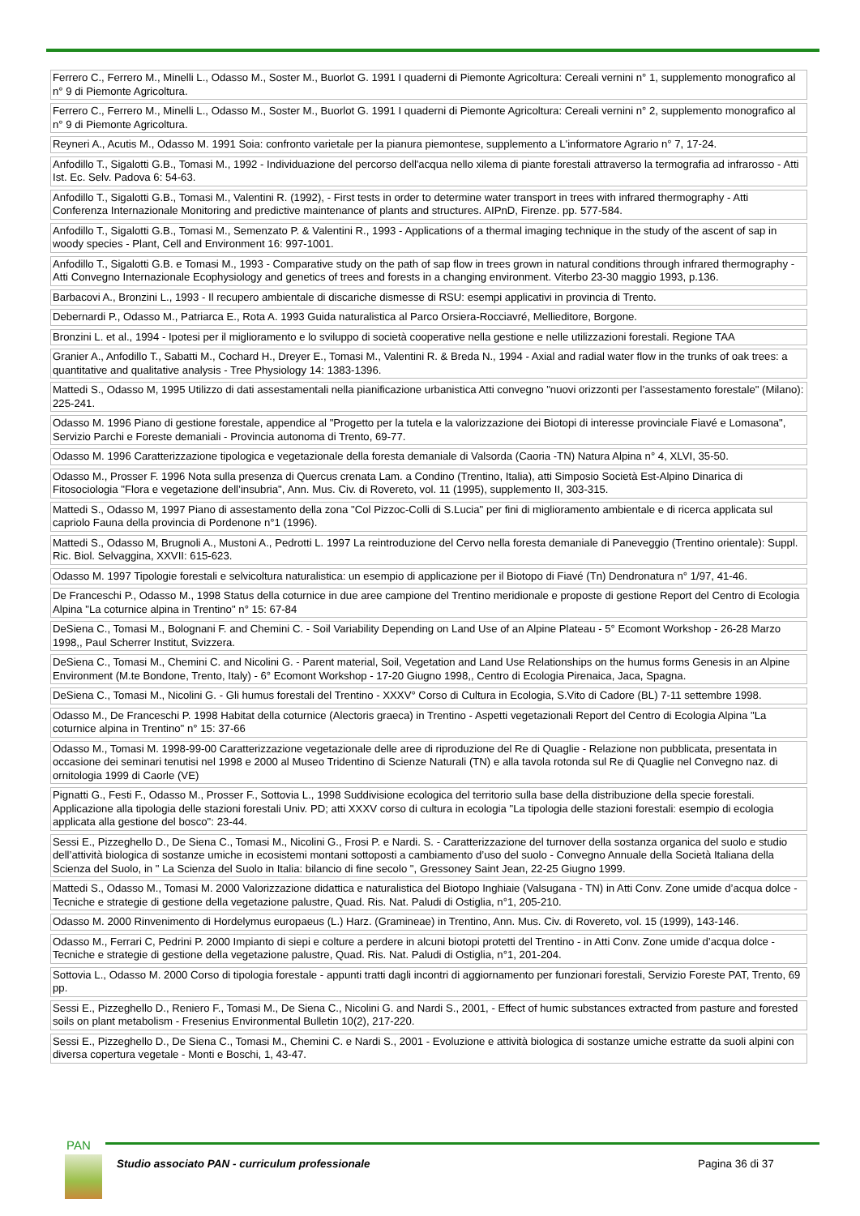| Ferrero C., Ferrero M., Minelli L., Odasso M., Soster M., Buorlot G. 1991 I quaderni di Piemonte Agricoltura: Cereali vernini n° 1, supplemento monografico al n° 9 di Piemonte Agricoltura. |
| Ferrero C., Ferrero M., Minelli L., Odasso M., Soster M., Buorlot G. 1991 I quaderni di Piemonte Agricoltura: Cereali vernini n° 2, supplemento monografico al n° 9 di Piemonte Agricoltura. |
| Reyneri A., Acutis M., Odasso M. 1991 Soia: confronto varietale per la pianura piemontese, supplemento a L'informatore Agrario n° 7, 17-24. |
| Anfodillo T., Sigalotti G.B., Tomasi M., 1992 - Individuazione del percorso dell'acqua nello xilema di piante forestali attraverso la termografia ad infrarosso - Atti Ist. Ec. Selv. Padova 6: 54-63. |
| Anfodillo T., Sigalotti G.B., Tomasi M., Valentini R. (1992), - First tests in order to determine water transport in trees with infrared thermography - Atti Conferenza Internazionale Monitoring and predictive maintenance of plants and structures. AIPnD, Firenze. pp. 577-584. |
| Anfodillo T., Sigalotti G.B., Tomasi M., Semenzato P. & Valentini R., 1993 - Applications of a thermal imaging technique in the study of the ascent of sap in woody species - Plant, Cell and Environment 16: 997-1001. |
| Anfodillo T., Sigalotti G.B. e Tomasi M., 1993 - Comparative study on the path of sap flow in trees grown in natural conditions through infrared thermography - Atti Convegno Internazionale Ecophysiology and genetics of trees and forests in a changing environment. Viterbo 23-30 maggio 1993, p.136. |
| Barbacovi A., Bronzini L., 1993 - Il recupero ambientale di discariche dismesse di RSU: esempi applicativi in provincia di Trento. |
| Debernardi P., Odasso M., Patriarca E., Rota A. 1993 Guida naturalistica al Parco Orsiera-Rocciavré, Mellieditore, Borgone. |
| Bronzini L. et al., 1994 - Ipotesi per il miglioramento e lo sviluppo di società cooperative nella gestione e nelle utilizzazioni forestali. Regione TAA |
| Granier A., Anfodillo T., Sabatti M., Cochard H., Dreyer E., Tomasi M., Valentini R. & Breda N., 1994 - Axial and radial water flow in the trunks of oak trees: a quantitative and qualitative analysis - Tree Physiology 14: 1383-1396. |
| Mattedi S., Odasso M, 1995 Utilizzo di dati assestamentali nella pianificazione urbanistica Atti convegno "nuovi orizzonti per l’assestamento forestale" (Milano): 225-241. |
| Odasso M. 1996 Piano di gestione forestale, appendice al "Progetto per la tutela e la valorizzazione dei Biotopi di interesse provinciale Fiavé e Lomasona", Servizio Parchi e Foreste demaniali - Provincia autonoma di Trento, 69-77. |
| Odasso M. 1996 Caratterizzazione tipologica e vegetazionale della foresta demaniale di Valsorda (Caoria -TN) Natura Alpina n° 4, XLVI, 35-50. |
| Odasso M., Prosser F. 1996 Nota sulla presenza di Quercus crenata Lam. a Condino (Trentino, Italia), atti Simposio Società Est-Alpino Dinarica di Fitosociologia "Flora e vegetazione dell’insubria", Ann. Mus. Civ. di Rovereto, vol. 11 (1995), supplemento II, 303-315. |
| Mattedi S., Odasso M, 1997 Piano di assestamento della zona "Col Pizzoc-Colli di S.Lucia" per fini di miglioramento ambientale e di ricerca applicata sul capriolo Fauna della provincia di Pordenone n°1 (1996). |
| Mattedi S., Odasso M, Brugnoli A., Mustoni A., Pedrotti L. 1997 La reintroduzione del Cervo nella foresta demaniale di Paneveggio (Trentino orientale): Suppl. Ric. Biol. Selvaggina, XXVII: 615-623. |
| Odasso M. 1997 Tipologie forestali e selvicoltura naturalistica: un esempio di applicazione per il Biotopo di Fiavé (Tn) Dendronatura n° 1/97, 41-46. |
| De Franceschi P., Odasso M., 1998 Status della coturnice in due aree campione del Trentino meridionale e proposte di gestione Report del Centro di Ecologia Alpina "La coturnice alpina in Trentino" n° 15: 67-84 |
| DeSiena C., Tomasi M., Bolognani F. and Chemini C. - Soil Variability Depending on Land Use of an Alpine Plateau - 5° Ecomont Workshop - 26-28 Marzo 1998,, Paul Scherrer Institut, Svizzera. |
| DeSiena C., Tomasi M., Chemini C. and Nicolini G. - Parent material, Soil, Vegetation and Land Use Relationships on the humus forms Genesis in an Alpine Environment (M.te Bondone, Trento, Italy) - 6° Ecomont Workshop - 17-20 Giugno 1998,, Centro di Ecologia Pirenaica, Jaca, Spagna. |
| DeSiena C., Tomasi M., Nicolini G. - Gli humus forestali del Trentino - XXXV° Corso di Cultura in Ecologia, S.Vito di Cadore (BL) 7-11 settembre 1998. |
| Odasso M., De Franceschi P. 1998 Habitat della coturnice (Alectoris graeca) in Trentino - Aspetti vegetazionali Report del Centro di Ecologia Alpina "La coturnice alpina in Trentino" n° 15: 37-66 |
| Odasso M., Tomasi M. 1998-99-00 Caratterizzazione vegetazionale delle aree di riproduzione del Re di Quaglie - Relazione non pubblicata, presentata in occasione dei seminari tenutisi nel 1998 e 2000 al Museo Tridentino di Scienze Naturali (TN) e alla tavola rotonda sul Re di Quaglie nel Convegno naz. di ornitologia 1999 di Caorle (VE) |
| Pignatti G., Festi F., Odasso M., Prosser F., Sottovia L., 1998 Suddivisione ecologica del territorio sulla base della distribuzione della specie forestali. Applicazione alla tipologia delle stazioni forestali Univ. PD; atti XXXV corso di cultura in ecologia "La tipologia delle stazioni forestali: esempio di ecologia applicata alla gestione del bosco": 23-44. |
| Sessi E., Pizzeghello D., De Siena C., Tomasi M., Nicolini G., Frosi P. e Nardi. S. - Caratterizzazione del turnover della sostanza organica del suolo e studio dell’attività biologica di sostanze umiche in ecosistemi montani sottoposti a cambiamento d’uso del suolo - Convegno Annuale della Società Italiana della Scienza del Suolo, in " La Scienza del Suolo in Italia: bilancio di fine secolo ", Gressoney Saint Jean, 22-25 Giugno 1999. |
| Mattedi S., Odasso M., Tomasi M. 2000 Valorizzazione didattica e naturalistica del Biotopo Inghiaie (Valsugana - TN) in Atti Conv. Zone umide d’acqua dolce - Tecniche e strategie di gestione della vegetazione palustre, Quad. Ris. Nat. Paludi di Ostiglia, n°1, 205-210. |
| Odasso M. 2000 Rinvenimento di Hordelymus europaeus (L.) Harz. (Gramineae) in Trentino, Ann. Mus. Civ. di Rovereto, vol. 15 (1999), 143-146. |
| Odasso M., Ferrari C, Pedrini P. 2000 Impianto di siepi e colture a perdere in alcuni biotopi protetti del Trentino - in Atti Conv. Zone umide d’acqua dolce - Tecniche e strategie di gestione della vegetazione palustre, Quad. Ris. Nat. Paludi di Ostiglia, n°1, 201-204. |
| Sottovia L., Odasso M. 2000 Corso di tipologia forestale - appunti tratti dagli incontri di aggiornamento per funzionari forestali, Servizio Foreste PAT, Trento, 69 pp. |
| Sessi E., Pizzeghello D., Reniero F., Tomasi M., De Siena C., Nicolini G. and Nardi S., 2001, - Effect of humic substances extracted from pasture and forested soils on plant metabolism - Fresenius Environmental Bulletin 10(2), 217-220. |
| Sessi E., Pizzeghello D., De Siena C., Tomasi M., Chemini C. e Nardi S., 2001 - Evoluzione e attività biologica di sostanze umiche estratte da suoli alpini con diversa copertura vegetale - Monti e Boschi, 1, 43-47. |
PAN
Studio associato PAN - curriculum professionale
Pagina 36 di 37